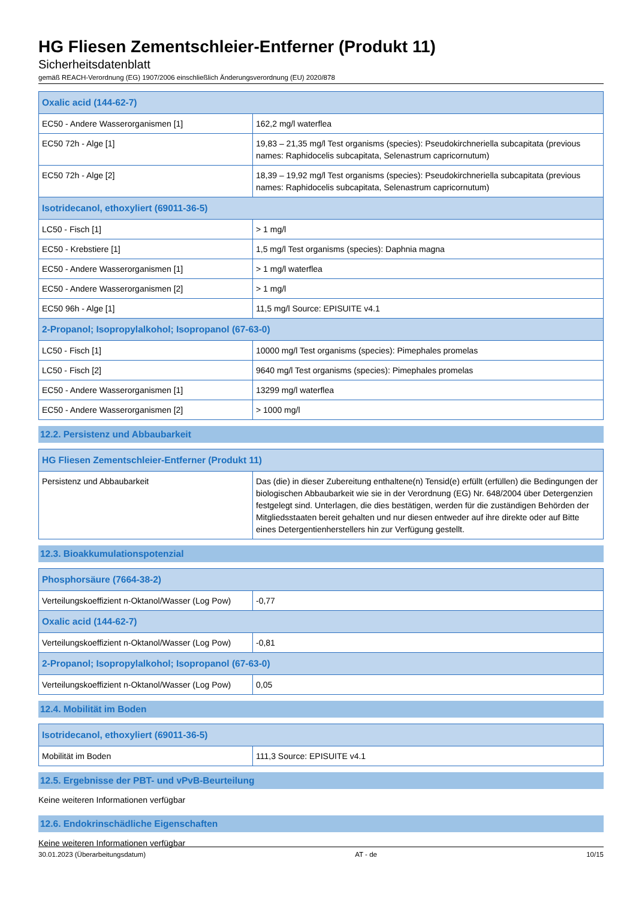HG Fliesen Zementschleier-Entferner (Produkt 11)
Sicherheitsdatenblatt
gemäß REACH-Verordnung (EG) 1907/2006 einschließlich Änderungsverordnung (EU) 2020/878
| Oxalic acid (144-62-7) | |
| --- | --- |
| EC50 - Andere Wasserorganismen [1] | 162,2 mg/l waterflea |
| EC50 72h - Alge [1] | 19,83 – 21,35 mg/l Test organisms (species): Pseudokirchneriella subcapitata (previous names: Raphidocelis subcapitata, Selenastrum capricornutum) |
| EC50 72h - Alge [2] | 18,39 – 19,92 mg/l Test organisms (species): Pseudokirchneriella subcapitata (previous names: Raphidocelis subcapitata, Selenastrum capricornutum) |
| Isotridecanol, ethoxyliert (69011-36-5) | |
| LC50 - Fisch [1] | > 1 mg/l |
| EC50 - Krebstiere [1] | 1,5 mg/l Test organisms (species): Daphnia magna |
| EC50 - Andere Wasserorganismen [1] | > 1 mg/l waterflea |
| EC50 - Andere Wasserorganismen [2] | > 1 mg/l |
| EC50 96h - Alge [1] | 11,5 mg/l Source: EPISUITE v4.1 |
| 2-Propanol; Isopropylalkohol; Isopropanol (67-63-0) | |
| LC50 - Fisch [1] | 10000 mg/l Test organisms (species): Pimephales promelas |
| LC50 - Fisch [2] | 9640 mg/l Test organisms (species): Pimephales promelas |
| EC50 - Andere Wasserorganismen [1] | 13299 mg/l waterflea |
| EC50 - Andere Wasserorganismen [2] | > 1000 mg/l |
12.2. Persistenz und Abbaubarkeit
| HG Fliesen Zementschleier-Entferner (Produkt 11) | |
| --- | --- |
| Persistenz und Abbaubarkeit | Das (die) in dieser Zubereitung enthaltene(n) Tensid(e) erfüllt (erfüllen) die Bedingungen der biologischen Abbaubarkeit wie sie in der Verordnung (EG) Nr. 648/2004 über Detergenzien festgelegt sind. Unterlagen, die dies bestätigen, werden für die zuständigen Behörden der Mitgliedsstaaten bereit gehalten und nur diesen entweder auf ihre direkte oder auf Bitte eines Detergentienherstellers hin zur Verfügung gestellt. |
12.3. Bioakkumulationspotenzial
| Phosphorsäure (7664-38-2) | |
| --- | --- |
| Verteilungskoeffizient n-Oktanol/Wasser (Log Pow) | -0,77 |
| Oxalic acid (144-62-7) | |
| Verteilungskoeffizient n-Oktanol/Wasser (Log Pow) | -0,81 |
| 2-Propanol; Isopropylalkohol; Isopropanol (67-63-0) | |
| Verteilungskoeffizient n-Oktanol/Wasser (Log Pow) | 0,05 |
12.4. Mobilität im Boden
| Isotridecanol, ethoxyliert (69011-36-5) | |
| --- | --- |
| Mobilität im Boden | 111,3 Source: EPISUITE v4.1 |
12.5. Ergebnisse der PBT- und vPvB-Beurteilung
Keine weiteren Informationen verfügbar
12.6. Endokrinschädliche Eigenschaften
Keine weiteren Informationen verfügbar
30.01.2023 (Überarbeitungsdatum) AT - de 10/15